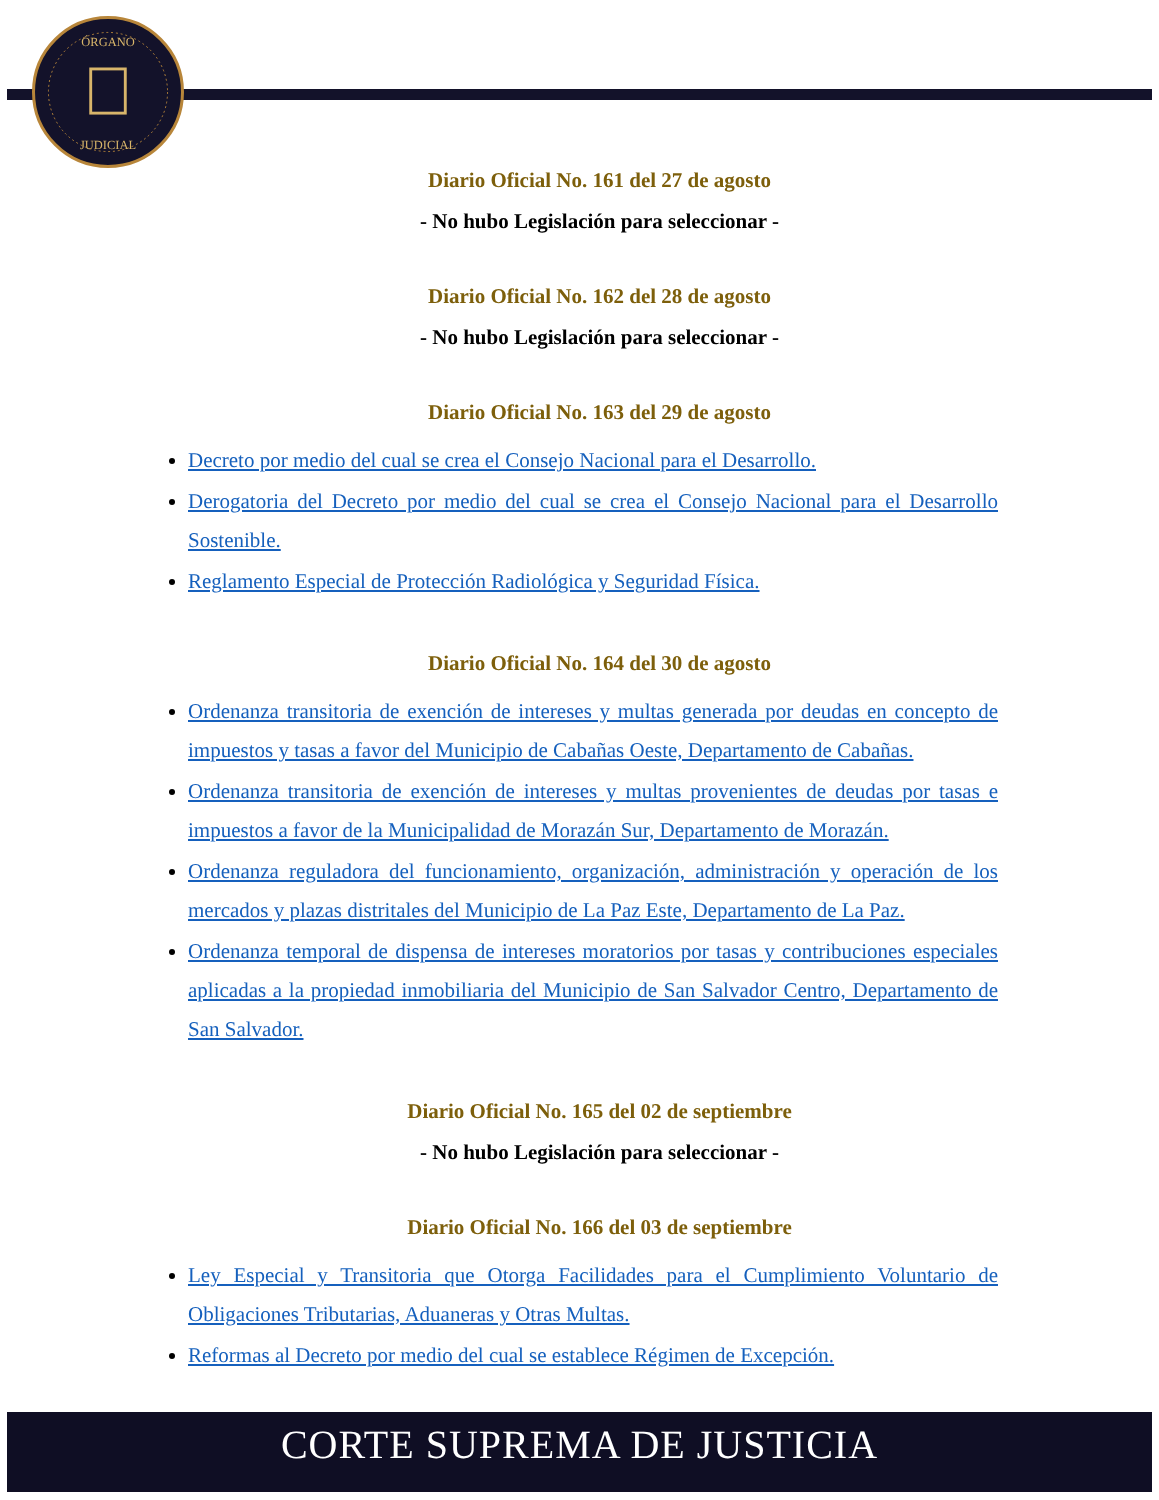ÓRGANO
JUDICIAL
Diario Oficial No. 161 del 27 de agosto
- No hubo Legislación para seleccionar -
Diario Oficial No. 162 del 28 de agosto
- No hubo Legislación para seleccionar -
Diario Oficial No. 163 del 29 de agosto
Decreto por medio del cual se crea el Consejo Nacional para el Desarrollo.
Derogatoria del Decreto por medio del cual se crea el Consejo Nacional para el Desarrollo Sostenible.
Reglamento Especial de Protección Radiológica y Seguridad Física.
Diario Oficial No. 164 del 30 de agosto
Ordenanza transitoria de exención de intereses y multas generada por deudas en concepto de impuestos y tasas a favor del Municipio de Cabañas Oeste, Departamento de Cabañas.
Ordenanza transitoria de exención de intereses y multas provenientes de deudas por tasas e impuestos a favor de la Municipalidad de Morazán Sur, Departamento de Morazán.
Ordenanza reguladora del funcionamiento, organización, administración y operación de los mercados y plazas distritales del Municipio de La Paz Este, Departamento de La Paz.
Ordenanza temporal de dispensa de intereses moratorios por tasas y contribuciones especiales aplicadas a la propiedad inmobiliaria del Municipio de San Salvador Centro, Departamento de San Salvador.
Diario Oficial No. 165 del 02 de septiembre
- No hubo Legislación para seleccionar -
Diario Oficial No. 166 del 03 de septiembre
Ley Especial y Transitoria que Otorga Facilidades para el Cumplimiento Voluntario de Obligaciones Tributarias, Aduaneras y Otras Multas.
Reformas al Decreto por medio del cual se establece Régimen de Excepción.
CORTE SUPREMA DE JUSTICIA